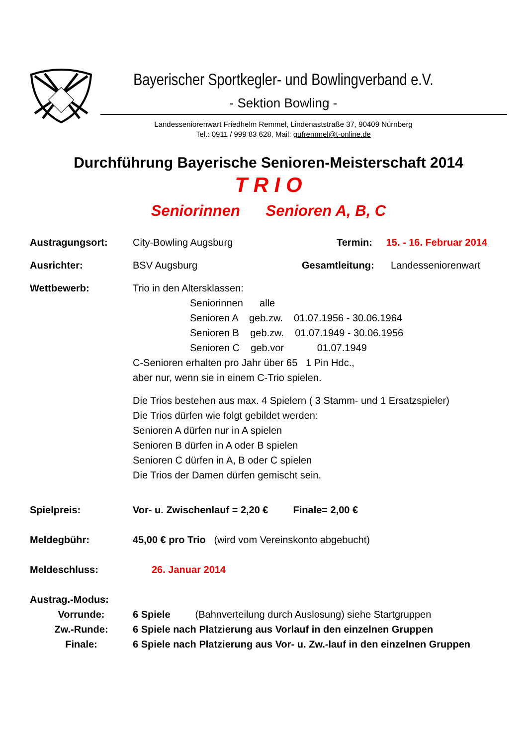Bayerischer Sportkegler- und Bowlingverband e.V.
- Sektion Bowling -
Landesseniorenwart Friedhelm Remmel, Lindenaststraße 37, 90409 Nürnberg
Tel.: 0911 / 999 83 628, Mail: gufremmel@t-online.de
Durchführung Bayerische Senioren-Meisterschaft 2014
T R I O
Seniorinnen Senioren A, B, C
Austragungsort: City-Bowling Augsburg Termin: 15. - 16. Februar 2014
Ausrichter: BSV Augsburg Gesamtleitung: Landesseniorenwart
Wettbewerb: Trio in den Altersklassen:
Seniorinnen alle
Senioren A geb.zw. 01.07.1956 - 30.06.1964
Senioren B geb.zw. 01.07.1949 - 30.06.1956
Senioren C geb.vor 01.07.1949
C-Senioren erhalten pro Jahr über 65 1 Pin Hdc.,
aber nur, wenn sie in einem C-Trio spielen.
Die Trios bestehen aus max. 4 Spielern ( 3 Stamm- und 1 Ersatzspieler)
Die Trios dürfen wie folgt gebildet werden:
Senioren A dürfen nur in A spielen
Senioren B dürfen in A oder B spielen
Senioren C dürfen in A, B oder C spielen
Die Trios der Damen dürfen gemischt sein.
Spielpreis: Vor- u. Zwischenlauf = 2,20 € Finale= 2,00 €
Meldegbühr: 45,00 € pro Trio (wird vom Vereinskonto abgebucht)
Meldeschluss: 26. Januar 2014
Austrag.-Modus:
Vorrunde: 6 Spiele (Bahnverteilung durch Auslosung) siehe Startgruppen
Zw.-Runde: 6 Spiele nach Platzierung aus Vorlauf in den einzelnen Gruppen
Finale: 6 Spiele nach Platzierung aus Vor- u. Zw.-lauf in den einzelnen Gruppen